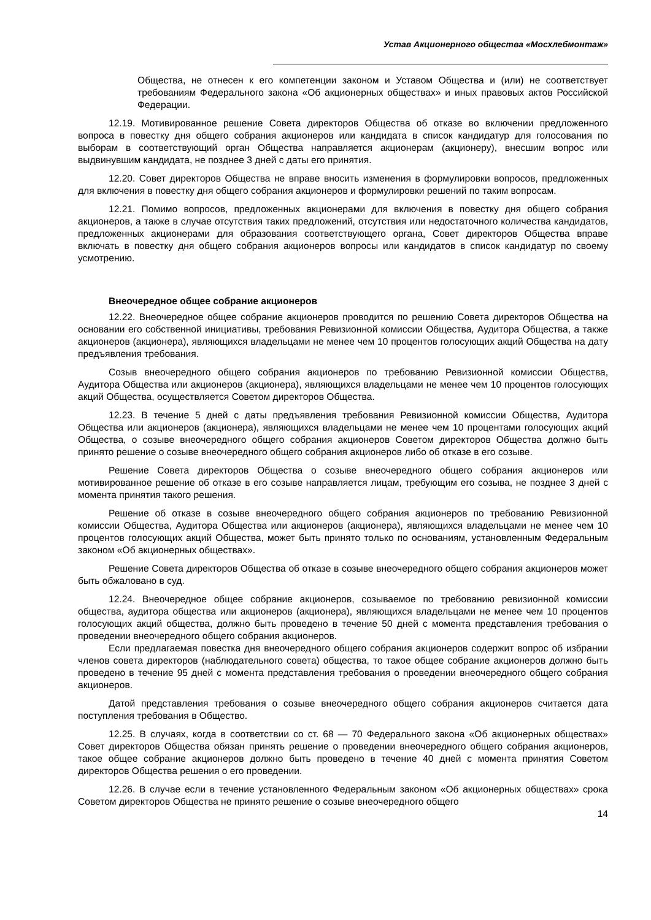Устав Акционерного общества «Мосхлебмонтаж»
Общества, не отнесен к его компетенции законом и Уставом Общества и (или) не соответствует требованиям Федерального закона «Об акционерных обществах» и иных правовых актов Российской Федерации.
12.19. Мотивированное решение Совета директоров Общества об отказе во включении предложенного вопроса в повестку дня общего собрания акционеров или кандидата в список кандидатур для голосования по выборам в соответствующий орган Общества направляется акционерам (акционеру), внесшим вопрос или выдвинувшим кандидата, не позднее 3 дней с даты его принятия.
12.20. Совет директоров Общества не вправе вносить изменения в формулировки вопросов, предложенных для включения в повестку дня общего собрания акционеров и формулировки решений по таким вопросам.
12.21. Помимо вопросов, предложенных акционерами для включения в повестку дня общего собрания акционеров, а также в случае отсутствия таких предложений, отсутствия или недостаточного количества кандидатов, предложенных акционерами для образования соответствующего органа, Совет директоров Общества вправе включать в повестку дня общего собрания акционеров вопросы или кандидатов в список кандидатур по своему усмотрению.
Внеочередное общее собрание акционеров
12.22. Внеочередное общее собрание акционеров проводится по решению Совета директоров Общества на основании его собственной инициативы, требования Ревизионной комиссии Общества, Аудитора Общества, а также акционеров (акционера), являющихся владельцами не менее чем 10 процентов голосующих акций Общества на дату предъявления требования.
Созыв внеочередного общего собрания акционеров по требованию Ревизионной комиссии Общества, Аудитора Общества или акционеров (акционера), являющихся владельцами не менее чем 10 процентов голосующих акций Общества, осуществляется Советом директоров Общества.
12.23. В течение 5 дней с даты предъявления требования Ревизионной комиссии Общества, Аудитора Общества или акционеров (акционера), являющихся владельцами не менее чем 10 процентами голосующих акций Общества, о созыве внеочередного общего собрания акционеров Советом директоров Общества должно быть принято решение о созыве внеочередного общего собрания акционеров либо об отказе в его созыве.
Решение Совета директоров Общества о созыве внеочередного общего собрания акционеров или мотивированное решение об отказе в его созыве направляется лицам, требующим его созыва, не позднее 3 дней с момента принятия такого решения.
Решение об отказе в созыве внеочередного общего собрания акционеров по требованию Ревизионной комиссии Общества, Аудитора Общества или акционеров (акционера), являющихся владельцами не менее чем 10 процентов голосующих акций Общества, может быть принято только по основаниям, установленным Федеральным законом «Об акционерных обществах».
Решение Совета директоров Общества об отказе в созыве внеочередного общего собрания акционеров может быть обжаловано в суд.
12.24. Внеочередное общее собрание акционеров, созываемое по требованию ревизионной комиссии общества, аудитора общества или акционеров (акционера), являющихся владельцами не менее чем 10 процентов голосующих акций общества, должно быть проведено в течение 50 дней с момента представления требования о проведении внеочередного общего собрания акционеров.
Если предлагаемая повестка дня внеочередного общего собрания акционеров содержит вопрос об избрании членов совета директоров (наблюдательного совета) общества, то такое общее собрание акционеров должно быть проведено в течение 95 дней с момента представления требования о проведении внеочередного общего собрания акционеров.
Датой представления требования о созыве внеочередного общего собрания акционеров считается дата поступления требования в Общество.
12.25. В случаях, когда в соответствии со ст. 68 — 70 Федерального закона «Об акционерных обществах» Совет директоров Общества обязан принять решение о проведении внеочередного общего собрания акционеров, такое общее собрание акционеров должно быть проведено в течение 40 дней с момента принятия Советом директоров Общества решения о его проведении.
12.26. В случае если в течение установленного Федеральным законом «Об акционерных обществах» срока Советом директоров Общества не принято решение о созыве внеочередного общего
14